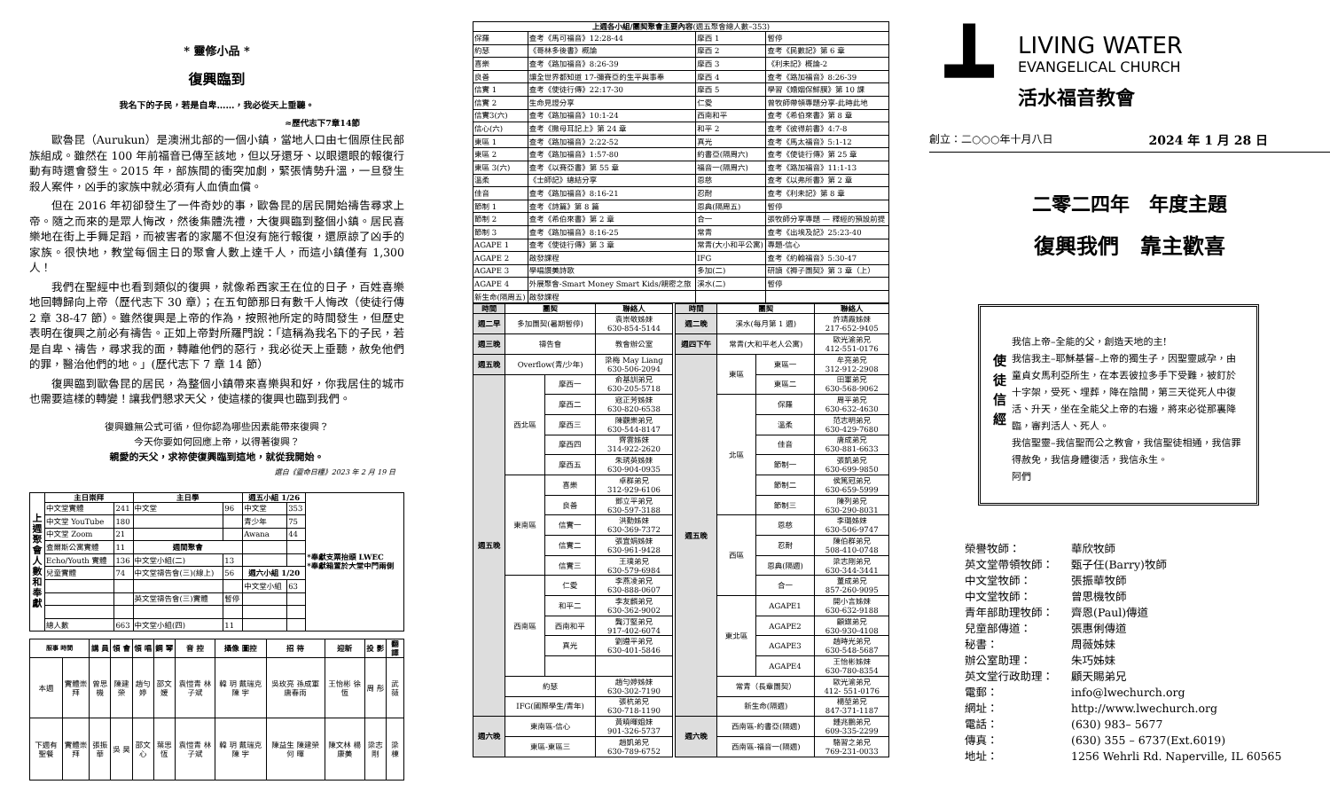* 靈修小品 *
復興臨到
我名下的子民，若是自卑……，我必從天上垂聽。
≈歷代志下7章14節
歐魯昆（Aurukun）是澳洲北部的一個小鎮，當地人口由七個原住民部族組成。雖然在 100 年前福音已傳至該地，但以牙還牙、以眼還眼的報復行動有時還會發生。2015 年，部族間的衝突加劇，緊張情勢升溫，一旦發生殺人案件，凶手的家族中就必須有人血債血償。
但在 2016 年初卻發生了一件奇妙的事，歐魯昆的居民開始禱告尋求上帝。隨之而來的是眾人悔改，然後集體洗禮，大復興臨到整個小鎮。居民喜樂地在街上手舞足蹈，而被害者的家屬不但沒有施行報復，還原諒了凶手的家族。很快地，教堂每個主日的聚會人數上達千人，而這小鎮僅有 1,300 人！
我們在聖經中也看到類似的復興，就像希西家王在位的日子，百姓喜樂地回轉歸向上帝（歷代志下 30 章）；在五旬節那日有數千人悔改（使徒行傳 2 章 38-47 節）。雖然復興是上帝的作為，按照祂所定的時間發生，但歷史表明在復興之前必有禱告。正如上帝對所羅門說：「這稱為我名下的子民，若是自卑、禱告，尋求我的面，轉離他們的惡行，我必從天上垂聽，赦免他們的罪，醫治他們的地。」(歷代志下 7 章 14 節）
復興臨到歐魯昆的居民，為整個小鎮帶來喜樂與和好，你我居住的城市也需要這樣的轉變！讓我們懇求天父，使這樣的復興也臨到我們。
復興雖無公式可循，但你認為哪些因素能帶來復興？
今天你要如何回應上帝，以得著復興？
親愛的天父，求祢使復興臨到這地，就從我開始。
選自《靈命日糧》2023 年 2 月 19 日
| 上週聚會人數和奉獻 | 主日崇拜 | | 主日學 | | 週五小組 1/26 | | *奉獻支票抬頭 LWEC *奉獻箱置於大堂中門兩側 |
| | 中文堂實體 | 241 | 中文堂 | 96 | 中文堂 | 353 | |
| | 中文堂 YouTube | 180 | | | 青少年 | 75 | |
| | 中文堂 Zoom | 21 | | | Awana | 44 | |
| | 查爾斯公寓實體 | 11 | 週間聚會 | | | | |
| | Echo/Youth 實體 | 136 | 中文堂小組(二) | 13 | | | |
| | 兒童實體 | 74 | 中文堂禱告會(三)(線上) | 56 | 週六小組 1/20 | | |
| | | | | | 中文堂小組 | 63 | |
| | | | 英文堂禱告會(三)實體 | 暫停 | | | |
| | 總人數 | 663 | 中文堂小組(四) | 11 | | | |
| 服事 時間 | | 講 員 | 領 會 | 領 唱 | 鋼 琴 | 音 控 | 攝像 圖控 | 招 待 | 迎新 | 投 影 | 翻 譯 |
| --- | --- | --- | --- | --- | --- | --- | --- | --- | --- | --- | --- |
| 本週 | 實體崇拜 | 曾思機 | 陳建榮 | 趙勻婷 | 邵文媛 | 袁愷青 林子斌 | 韓 玥 戴瑞克 陳 宇 | 吳玫亮 孫成軍 唐春雨 | 王怡彬 徐 恆 | 周 彤 | 武 薇 |
| 下週有聖餐 | 實體崇拜 | 張振華 | 吳 昊 | 邵文心 | 葉思恆 | 袁愷青 林子斌 | 韓 玥 戴瑞克 陳 宇 | 陳益生 陳建榮 何 暉 | 陳文林 楊康美 | 梁志剛 | 梁 棟 |
| 上週各小組/團契聚會主要內容 (週五聚會總人數–353) | | | |
| --- | --- | --- | --- |
| 保羅 | 查考《馬可福音》12:28-44 | 摩西 1 | 暫停 |
| 約瑟 | 《哥林多後書》概論 | 摩西 2 | 查考《民數記》第 6 章 |
| 喜樂 | 查考《路加福音》8:26-39 | 摩西 3 | 《利未記》概論-2 |
| 良善 | 讓全世界都知道 17-彌賽亞的生平與事奉 | 摩西 4 | 查考《路加福音》8:26-39 |
| 信實 1 | 查考《使徒行傳》22:17-30 | 摩西 5 | 學習《婚姻保鮮膜》第 10 課 |
| 信實 2 | 生命見證分享 | 仁愛 | 曾牧師帶領專題分享-此時此地 |
| 信實3(六) | 查考《路加福音》10:1-24 | 西南和平 | 查考《希伯來書》第 8 章 |
| 信心(六) | 查考《撒母耳記上》第 24 章 | 和平 2 | 查考《彼得前書》4:7-8 |
| 東區 1 | 查考《路加福音》2:22-52 | 真光 | 查考《馬太福音》5:1-12 |
| 東區 2 | 查考《路加福音》1:57-80 | 約書亞(隔周六) | 查考《使徒行傳》第 25 章 |
| 東區 3(六) | 查考《以賽亞書》第 55 章 | 福音一(隔周六) | 查考《路加福音》11:1-13 |
| 溫柔 | 《士師記》總結分享 | 恩慈 | 查考《以弗所書》第 2 章 |
| 佳音 | 查考《路加福音》8:16-21 | 忍耐 | 查考《利未記》第 8 章 |
| 節制 1 | 查考《詩篇》第 8 篇 | 恩典(隔周五) | 暫停 |
| 節制 2 | 查考《希伯來書》第 2 章 | 合一 | 張牧師分享專題 — 釋經的預設前提 |
| 節制 3 | 查考《路加福音》8:16-25 | 常青 | 查考《出埃及記》25:23-40 |
| AGAPE 1 | 查考《使徒行傳》第 3 章 | 常青(大小和平公寓) | 專題-信心 |
| AGAPE 2 | 啟發課程 | IFG | 查考《約翰福音》5:30-47 |
| AGAPE 3 | 學唱讚美詩歌 | 多加(二) | 研讀《褥子團契》第 3 章（上） |
| AGAPE 4 | 外展聚會-Smart Money Smart Kids/親密之旅 | 溪水(二) | 暫停 |
| 新生命(隔周五) | 啟發課程 | | |
| 時間 | 團契 | | 聯絡人 |
| --- | --- | --- | --- |
| 週二早 | 多加團契(暑期暫停) | | 袁崇敬姊妹 630-854-5144 |
| 週三晚 | 禱告會 | | 教會辦公室 |
| 週五晚 | Overflow(青/少年) | | 梁梅 May Liang 630-506-2094 |
| 週五晚 | 西北區 | 摩西一 | 俞基訓弟兄 630-205-5718 |
| | | 摩西二 | 寇正芳姊妹 630-820-6538 |
| | | 摩西三 | 陳觀樂弟兄 630-544-8147 |
| | | 摩西四 | 齊雲姊妹 314-922-2620 |
| | | 摩西五 | 朱琇英姊妹 630-904-0935 |
| | 東南區 | 喜樂 | 卓群弟兄 312-929-6106 |
| | | 良善 | 鄧立平弟兄 630-597-3188 |
| | | 信實一 | 洪勤姊妹 630-369-7372 |
| | | 信實二 | 張宜娟姊妹 630-961-9428 |
| | | 信實三 | 王璞弟兄 630-579-6984 |
| | 西南區 | 仁愛 | 李燕凌弟兄 630-888-0607 |
| | | 和平二 | 李友麟弟兄 630-362-9002 |
| | | 西南和平 | 龔汀堅弟兄 917-402-6074 |
| | | 真光 | 劉遵平弟兄 630-401-5846 |
| | 約瑟 | | 趙勻婷姊妹 630-302-7190 |
| | IFG(國際學生/青年) | | 張杭弟兄 630-718-1190 |
| 週六晚 | 東南區-信心 | | 黃曉暉姐妹 901-326-5737 |
| | 東區-東區三 | | 趙凱弟兄 630-789-6752 |
| 時間 | 團契 | | 聯絡人 |
| --- | --- | --- | --- |
| 週二晚 | 溪水(每月第 1 週) | | 許靖霞姊妹 217-652-9405 |
| 週四下午 | 常青(大和平老人公寓) | | 歐光渝弟兄 412-551-0176 |
| 週五晚 | 東區 | 東區一 | 牟亮弟兄 312-912-2908 |
| | | 東區二 | 田軍弟兄 630-568-9062 |
| | 北區 | 保羅 | 周平弟兄 630-632-4630 |
| | | 溫柔 | 范志明弟兄 630-429-7680 |
| | | 佳音 | 唐成弟兄 630-881-6633 |
| | | 節制一 | 張凱弟兄 630-699-9850 |
| | | 節制二 | 侯篤冠弟兄 630-659-5999 |
| | | 節制三 | 陳列弟兄 630-290-8031 |
| | 西區 | 恩慈 | 李璐姊妹 630-506-9747 |
| | | 忍耐 | 陳伯群弟兄 508-410-0748 |
| | | 恩典(隔週) | 梁志剛弟兄 630-344-3441 |
| | | 合一 | 董成弟兄 857-260-9095 |
| | 東北區 | AGAPE1 | 開小言姊妹 630-632-9188 |
| | | AGAPE2 | 顧鍱弟兄 630-930-4108 |
| | | AGAPE3 | 趙時光弟兄 630-548-5687 |
| | | AGAPE4 | 王怡彬姊妹 630-780-8354 |
| | 常青（長輩團契） | | 歐光渝弟兄 412- 551-0176 |
| | 新生命(隔週) | | 楊堃弟兄 847-371-1187 |
| 週六晚 | 西南區-約書亞(隔週) | | 鍾兆鵬弟兄 609-335-2299 |
| | 西南區-福音一(隔週) | | 駱習之弟兄 769-231-0033 |
┻
LIVING WATER
EVANGELICAL CHURCH
活水福音教會
創立：二○○○年十月八日 2024 年 1 月 28 日
二零二四年　年度主題
復興我們　靠主歡喜
使徒信經
我信上帝–全能的父，創造天地的主!
我信我主–耶穌基督–上帝的獨生子，因聖靈感孕，由童貞女馬利亞所生，在本丟彼拉多手下受難，被釘於十字架，受死、埋葬，降在陰間，第三天從死人中復活、升天，坐在全能父上帝的右邊，將來必從那裏降臨，審判活人、死人。
我信聖靈–我信聖而公之教會，我信聖徒相通，我信罪得赦免，我信身體復活，我信永生。
阿們
| 榮譽牧師： | 華欣牧師 |
| 英文堂帶領牧師： | 甄子任(Barry)牧師 |
| 中文堂牧師： | 張振華牧師 |
| 中文堂牧師： | 曾思機牧師 |
| 青年部助理牧師： | 齊恩(Paul)傳道 |
| 兒童部傳道： | 張惠俐傳道 |
| 秘書： | 周薇姊妹 |
| 辦公室助理： | 朱巧姊妹 |
| 英文堂行政助理： | 顧天賜弟兄 |
| 電郵： | info@lwechurch.org |
| 網址： | http://www.lwechurch.org |
| 電話： | (630) 983– 5677 |
| 傳真： | (630) 355 – 6737(Ext.6019) |
| 地址： | 1256 Wehrli Rd. Naperville, IL 60565 |